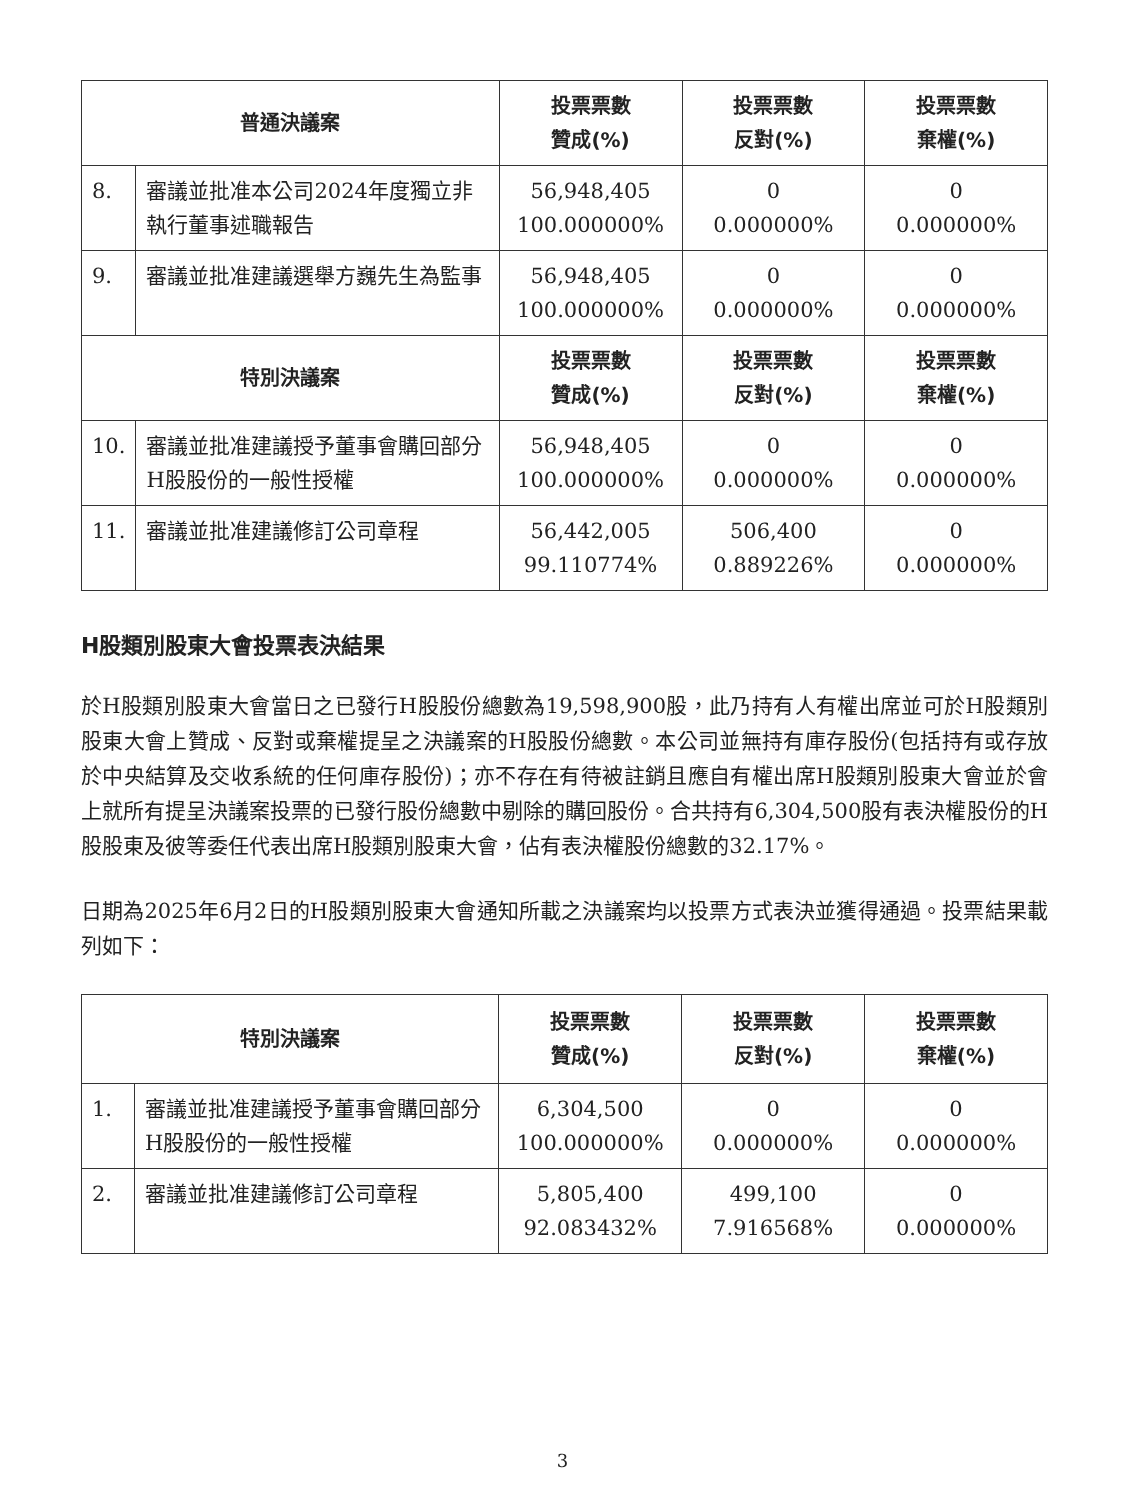| 普通決議案 | | 投票票數 贊成(%) | 投票票數 反對(%) | 投票票數 棄權(%) |
| --- | --- | --- | --- | --- |
| 8. | 審議並批准本公司2024年度獨立非執行董事述職報告 | 56,948,405 100.000000% | 0 0.000000% | 0 0.000000% |
| 9. | 審議並批准建議選舉方巍先生為監事 | 56,948,405 100.000000% | 0 0.000000% | 0 0.000000% |
| 特別決議案 | | 投票票數 贊成(%) | 投票票數 反對(%) | 投票票數 棄權(%) |
| 10. | 審議並批准建議授予董事會購回部分H股股份的一般性授權 | 56,948,405 100.000000% | 0 0.000000% | 0 0.000000% |
| 11. | 審議並批准建議修訂公司章程 | 56,442,005 99.110774% | 506,400 0.889226% | 0 0.000000% |
H股類別股東大會投票表決結果
於H股類別股東大會當日之已發行H股股份總數為19,598,900股，此乃持有人有權出席並可於H股類別股東大會上贊成、反對或棄權提呈之決議案的H股股份總數。本公司並無持有庫存股份(包括持有或存放於中央結算及交收系統的任何庫存股份)；亦不存在有待被註銷且應自有權出席H股類別股東大會並於會上就所有提呈決議案投票的已發行股份總數中剔除的購回股份。合共持有6,304,500股有表決權股份的H股股東及彼等委任代表出席H股類別股東大會，佔有表決權股份總數的32.17%。
日期為2025年6月2日的H股類別股東大會通知所載之決議案均以投票方式表決並獲得通過。投票結果載列如下：
| 特別決議案 | | 投票票數 贊成(%) | 投票票數 反對(%) | 投票票數 棄權(%) |
| --- | --- | --- | --- | --- |
| 1. | 審議並批准建議授予董事會購回部分H股股份的一般性授權 | 6,304,500 100.000000% | 0 0.000000% | 0 0.000000% |
| 2. | 審議並批准建議修訂公司章程 | 5,805,400 92.083432% | 499,100 7.916568% | 0 0.000000% |
3